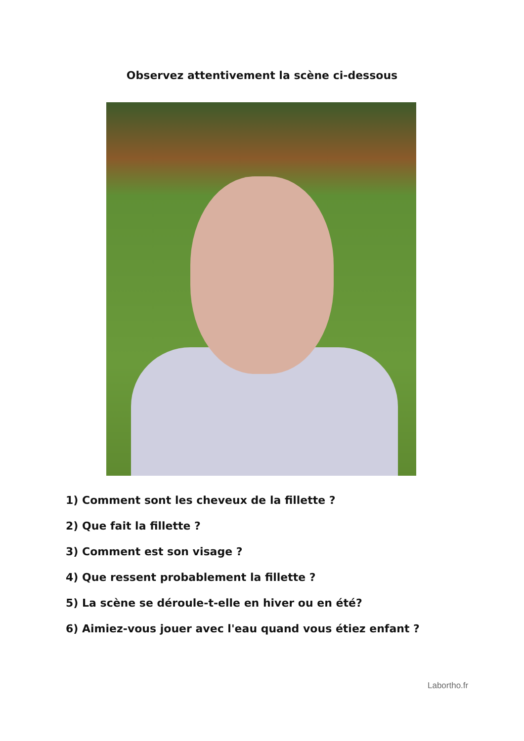Observez attentivement la scène ci-dessous
1) Comment sont les cheveux de la fillette ?
2) Que fait la fillette ?
3) Comment est son visage ?
4) Que ressent probablement la fillette ?
5) La scène se déroule-t-elle en hiver ou en été?
6) Aimiez-vous jouer avec l'eau quand vous étiez enfant ?
Labortho.fr